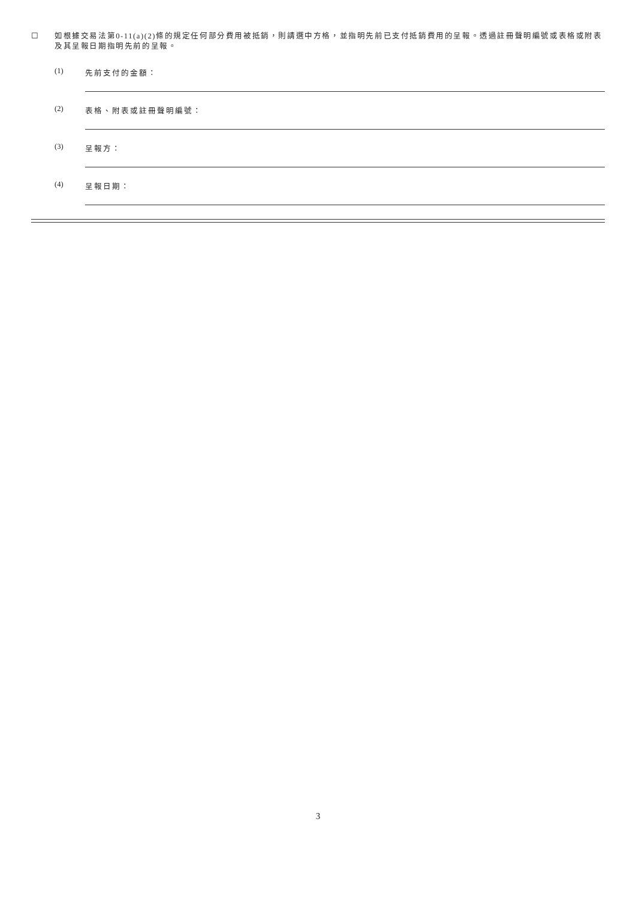☐
如根據交易法第0-11(a)(2)條的規定任何部分費用被抵銷，則請選中方格，並指明先前已支付抵銷費用的呈報。透過註冊聲明編號或表格或附表及其呈報日期指明先前的呈報。
(1) 先前支付的金額：
(2) 表格、附表或註冊聲明編號：
(3) 呈報方：
(4) 呈報日期：
3